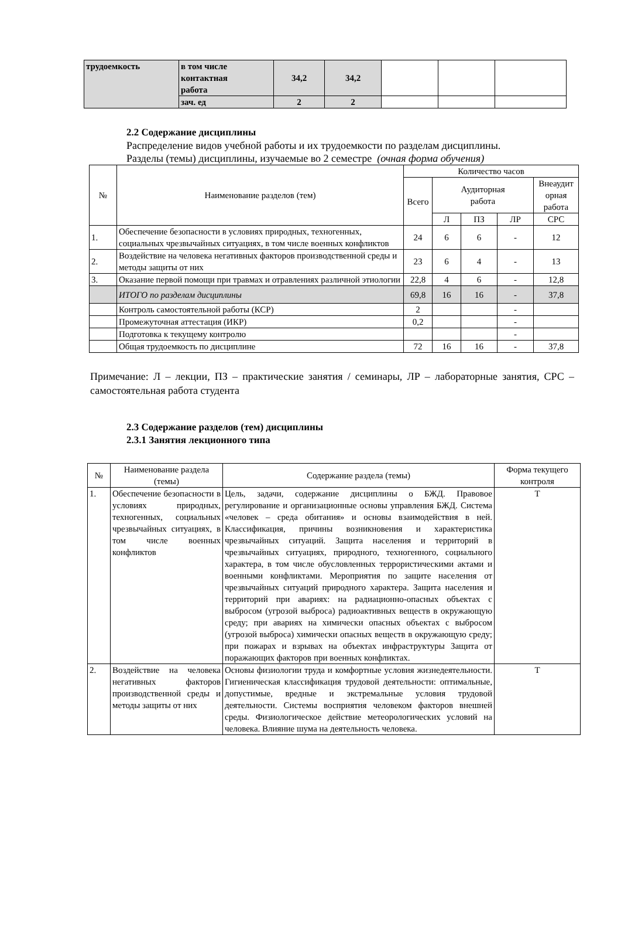| трудоемкость | в том числе контактная работа | 34,2 | 34,2 | | | |
| | зач. ед | 2 | 2 | | | |
2.2 Содержание дисциплины
Распределение видов учебной работы и их трудоемкости по разделам дисциплины.
Разделы (темы) дисциплины, изучаемые во 2 семестре (очная форма обучения)
| № | Наименование разделов (тем) | Количество часов | | | | |
| | | Всего | Аудиторная работа | | | Внеаудит орная работа |
| | | | Л | ПЗ | ЛР | СРС |
| 1. | Обеспечение безопасности в условиях природных, техногенных, социальных чрезвычайных ситуациях, в том числе военных конфликтов | 24 | 6 | 6 | - | 12 |
| 2. | Воздействие на человека негативных факторов производственной среды и методы защиты от них | 23 | 6 | 4 | - | 13 |
| 3. | Оказание первой помощи при травмах и отравлениях различной этиологии | 22,8 | 4 | 6 | - | 12,8 |
| | ИТОГО по разделам дисциплины | 69,8 | 16 | 16 | - | 37,8 |
| | Контроль самостоятельной работы (КСР) | 2 | | | - | |
| | Промежуточная аттестация (ИКР) | 0,2 | | | - | |
| | Подготовка к текущему контролю | | | | - | |
| | Общая трудоемкость по дисциплине | 72 | 16 | 16 | - | 37,8 |
Примечание: Л – лекции, ПЗ – практические занятия / семинары, ЛР – лабораторные занятия, СРС – самостоятельная работа студента
2.3 Содержание разделов (тем) дисциплины
2.3.1 Занятия лекционного типа
| № | Наименование раздела (темы) | Содержание раздела (темы) | Форма текущего контроля |
| 1. | Обеспечение безопасности в условиях природных, техногенных, социальных чрезвычайных ситуациях, в том числе военных конфликтов | Цель, задачи, содержание дисциплины о БЖД. Правовое регулирование и организационные основы управления БЖД. Система «человек – среда обитания» и основы взаимодействия в ней. Классификация, причины возникновения и характеристика чрезвычайных ситуаций. Защита населения и территорий в чрезвычайных ситуациях, природного, техногенного, социального характера, в том числе обусловленных террористическими актами и военными конфликтами. Мероприятия по защите населения от чрезвычайных ситуаций природного характера. Защита населения и территорий при авариях: на радиационно-опасных объектах с выбросом (угрозой выброса) радиоактивных веществ в окружающую среду; при авариях на химически опасных объектах с выбросом (угрозой выброса) химически опасных веществ в окружающую среду; при пожарах и взрывах на объектах инфраструктуры Защита от поражающих факторов при военных конфликтах. | Т |
| 2. | Воздействие на человека негативных факторов производственной среды и методы защиты от них | Основы физиологии труда и комфортные условия жизнедеятельности. Гигиеническая классификация трудовой деятельности: оптимальные, допустимые, вредные и экстремальные условия трудовой деятельности. Системы восприятия человеком факторов внешней среды. Физиологическое действие метеорологических условий на человека. Влияние шума на деятельность человека. | Т |